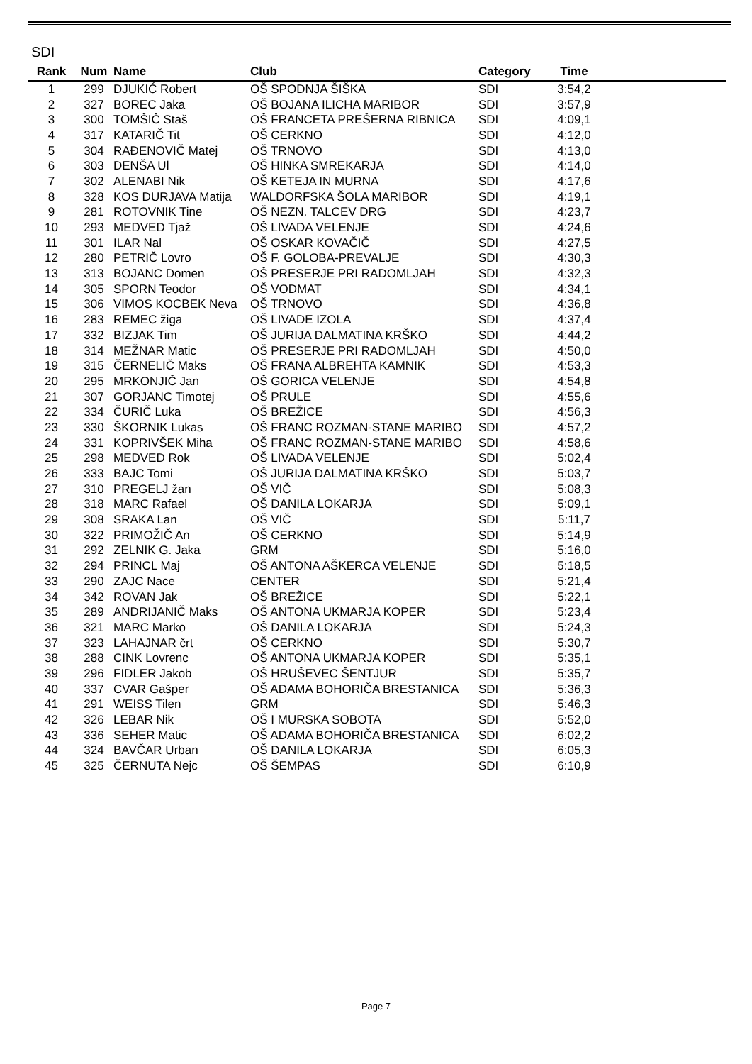SDI
| Rank | Num | Name | Club | Category | Time | |
| --- | --- | --- | --- | --- | --- | --- |
| 1 | 299 | DJUKIĆ Robert | OŠ SPODNJA ŠIŠKA | SDI | 3:54,2 | |
| 2 | 327 | BOREC Jaka | OŠ BOJANA ILICHA MARIBOR | SDI | 3:57,9 | |
| 3 | 300 | TOMŠIČ Staš | OŠ FRANCETA PREŠERNA RIBNICA | SDI | 4:09,1 | |
| 4 | 317 | KATARIČ Tit | OŠ CERKNO | SDI | 4:12,0 | |
| 5 | 304 | RAĐENOVIČ Matej | OŠ TRNOVO | SDI | 4:13,0 | |
| 6 | 303 | DENŠA Ul | OŠ HINKA SMREKARJA | SDI | 4:14,0 | |
| 7 | 302 | ALENABI Nik | OŠ KETEJA IN MURNA | SDI | 4:17,6 | |
| 8 | 328 | KOS DURJAVA Matija | WALDORFSKA ŠOLA MARIBOR | SDI | 4:19,1 | |
| 9 | 281 | ROTOVNIK Tine | OŠ NEZN. TALCEV DRG | SDI | 4:23,7 | |
| 10 | 293 | MEDVED Tjaž | OŠ LIVADA VELENJE | SDI | 4:24,6 | |
| 11 | 301 | ILAR Nal | OŠ OSKAR KOVAČIČ | SDI | 4:27,5 | |
| 12 | 280 | PETRIČ Lovro | OŠ F. GOLOBA-PREVALJE | SDI | 4:30,3 | |
| 13 | 313 | BOJANC Domen | OŠ PRESERJE PRI RADOMLJAH | SDI | 4:32,3 | |
| 14 | 305 | SPORN Teodor | OŠ VODMAT | SDI | 4:34,1 | |
| 15 | 306 | VIMOS KOCBEK Neva | OŠ TRNOVO | SDI | 4:36,8 | |
| 16 | 283 | REMEC žiga | OŠ LIVADE IZOLA | SDI | 4:37,4 | |
| 17 | 332 | BIZJAK Tim | OŠ JURIJA DALMATINA KRŠKO | SDI | 4:44,2 | |
| 18 | 314 | MEŽNAR Matic | OŠ PRESERJE PRI RADOMLJAH | SDI | 4:50,0 | |
| 19 | 315 | ČERNELIČ Maks | OŠ FRANA ALBREHTA KAMNIK | SDI | 4:53,3 | |
| 20 | 295 | MRKONJIČ Jan | OŠ GORICA VELENJE | SDI | 4:54,8 | |
| 21 | 307 | GORJANC Timotej | OŠ PRULE | SDI | 4:55,6 | |
| 22 | 334 | ČURIČ Luka | OŠ BREŽICE | SDI | 4:56,3 | |
| 23 | 330 | ŠKORNIK Lukas | OŠ FRANC ROZMAN-STANE MARIBO | SDI | 4:57,2 | |
| 24 | 331 | KOPRIVŠEK Miha | OŠ FRANC ROZMAN-STANE MARIBO | SDI | 4:58,6 | |
| 25 | 298 | MEDVED Rok | OŠ LIVADA VELENJE | SDI | 5:02,4 | |
| 26 | 333 | BAJC Tomi | OŠ JURIJA DALMATINA KRŠKO | SDI | 5:03,7 | |
| 27 | 310 | PREGELJ žan | OŠ VIČ | SDI | 5:08,3 | |
| 28 | 318 | MARC Rafael | OŠ DANILA LOKARJA | SDI | 5:09,1 | |
| 29 | 308 | SRAKA Lan | OŠ VIČ | SDI | 5:11,7 | |
| 30 | 322 | PRIMOŽIČ An | OŠ CERKNO | SDI | 5:14,9 | |
| 31 | 292 | ZELNIK G. Jaka | GRM | SDI | 5:16,0 | |
| 32 | 294 | PRINCL Maj | OŠ ANTONA AŠKERCA VELENJE | SDI | 5:18,5 | |
| 33 | 290 | ZAJC Nace | CENTER | SDI | 5:21,4 | |
| 34 | 342 | ROVAN Jak | OŠ BREŽICE | SDI | 5:22,1 | |
| 35 | 289 | ANDRIJANIČ Maks | OŠ ANTONA UKMARJA KOPER | SDI | 5:23,4 | |
| 36 | 321 | MARC Marko | OŠ DANILA LOKARJA | SDI | 5:24,3 | |
| 37 | 323 | LAHAJNAR črt | OŠ CERKNO | SDI | 5:30,7 | |
| 38 | 288 | CINK Lovrenc | OŠ ANTONA UKMARJA KOPER | SDI | 5:35,1 | |
| 39 | 296 | FIDLER Jakob | OŠ HRUŠEVEC ŠENTJUR | SDI | 5:35,7 | |
| 40 | 337 | CVAR Gašper | OŠ ADAMA BOHORIČA BRESTANICA | SDI | 5:36,3 | |
| 41 | 291 | WEISS Tilen | GRM | SDI | 5:46,3 | |
| 42 | 326 | LEBAR Nik | OŠ I MURSKA SOBOTA | SDI | 5:52,0 | |
| 43 | 336 | SEHER Matic | OŠ ADAMA BOHORIČA BRESTANICA | SDI | 6:02,2 | |
| 44 | 324 | BAVČAR Urban | OŠ DANILA LOKARJA | SDI | 6:05,3 | |
| 45 | 325 | ČERNUTA Nejc | OŠ ŠEMPAS | SDI | 6:10,9 | |
Page 7